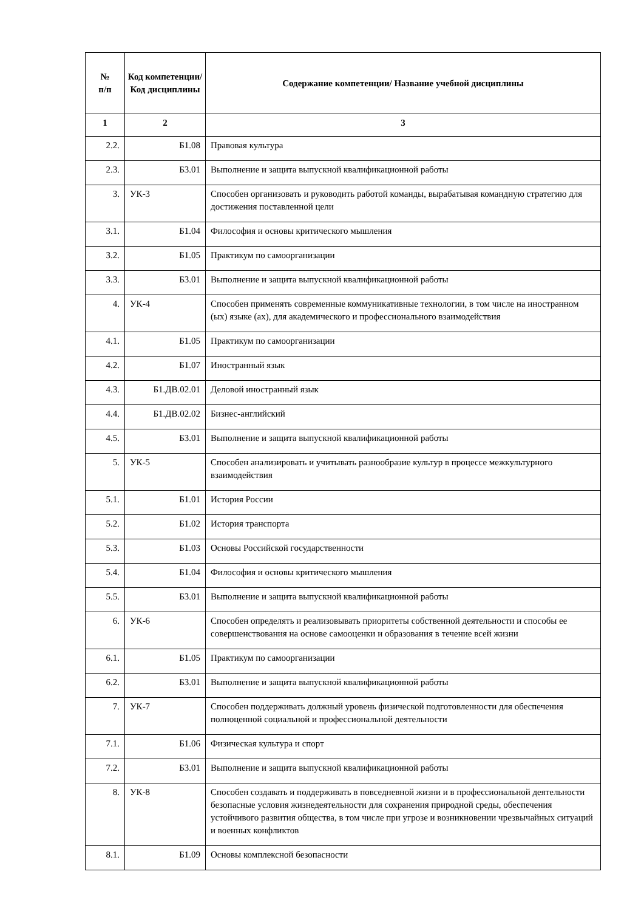| № п/п | Код компетенции/ Код дисциплины | Содержание компетенции/ Название учебной дисциплины |
| --- | --- | --- |
| 1 | 2 | 3 |
| 2.2. | Б1.08 | Правовая культура |
| 2.3. | Б3.01 | Выполнение и защита выпускной квалификационной работы |
| 3. | УК-3 | Способен организовать и руководить работой команды, вырабатывая командную стратегию для достижения поставленной цели |
| 3.1. | Б1.04 | Философия и основы критического мышления |
| 3.2. | Б1.05 | Практикум по самоорганизации |
| 3.3. | Б3.01 | Выполнение и защита выпускной квалификационной работы |
| 4. | УК-4 | Способен применять современные коммуникативные технологии, в том числе на иностранном (ых) языке (ах), для академического и профессионального взаимодействия |
| 4.1. | Б1.05 | Практикум по самоорганизации |
| 4.2. | Б1.07 | Иностранный язык |
| 4.3. | Б1.ДВ.02.01 | Деловой иностранный язык |
| 4.4. | Б1.ДВ.02.02 | Бизнес-английский |
| 4.5. | Б3.01 | Выполнение и защита выпускной квалификационной работы |
| 5. | УК-5 | Способен анализировать и учитывать разнообразие культур в процессе межкультурного взаимодействия |
| 5.1. | Б1.01 | История России |
| 5.2. | Б1.02 | История транспорта |
| 5.3. | Б1.03 | Основы Российской государственности |
| 5.4. | Б1.04 | Философия и основы критического мышления |
| 5.5. | Б3.01 | Выполнение и защита выпускной квалификационной работы |
| 6. | УК-6 | Способен определять и реализовывать приоритеты собственной деятельности и способы ее совершенствования на основе самооценки и образования в течение всей жизни |
| 6.1. | Б1.05 | Практикум по самоорганизации |
| 6.2. | Б3.01 | Выполнение и защита выпускной квалификационной работы |
| 7. | УК-7 | Способен поддерживать должный уровень физической подготовленности для обеспечения полноценной социальной и профессиональной деятельности |
| 7.1. | Б1.06 | Физическая культура и спорт |
| 7.2. | Б3.01 | Выполнение и защита выпускной квалификационной работы |
| 8. | УК-8 | Способен создавать и поддерживать в повседневной жизни и в профессиональной деятельности безопасные условия жизнедеятельности для сохранения природной среды, обеспечения устойчивого развития общества, в том числе при угрозе и возникновении чрезвычайных ситуаций и военных конфликтов |
| 8.1. | Б1.09 | Основы комплексной безопасности |